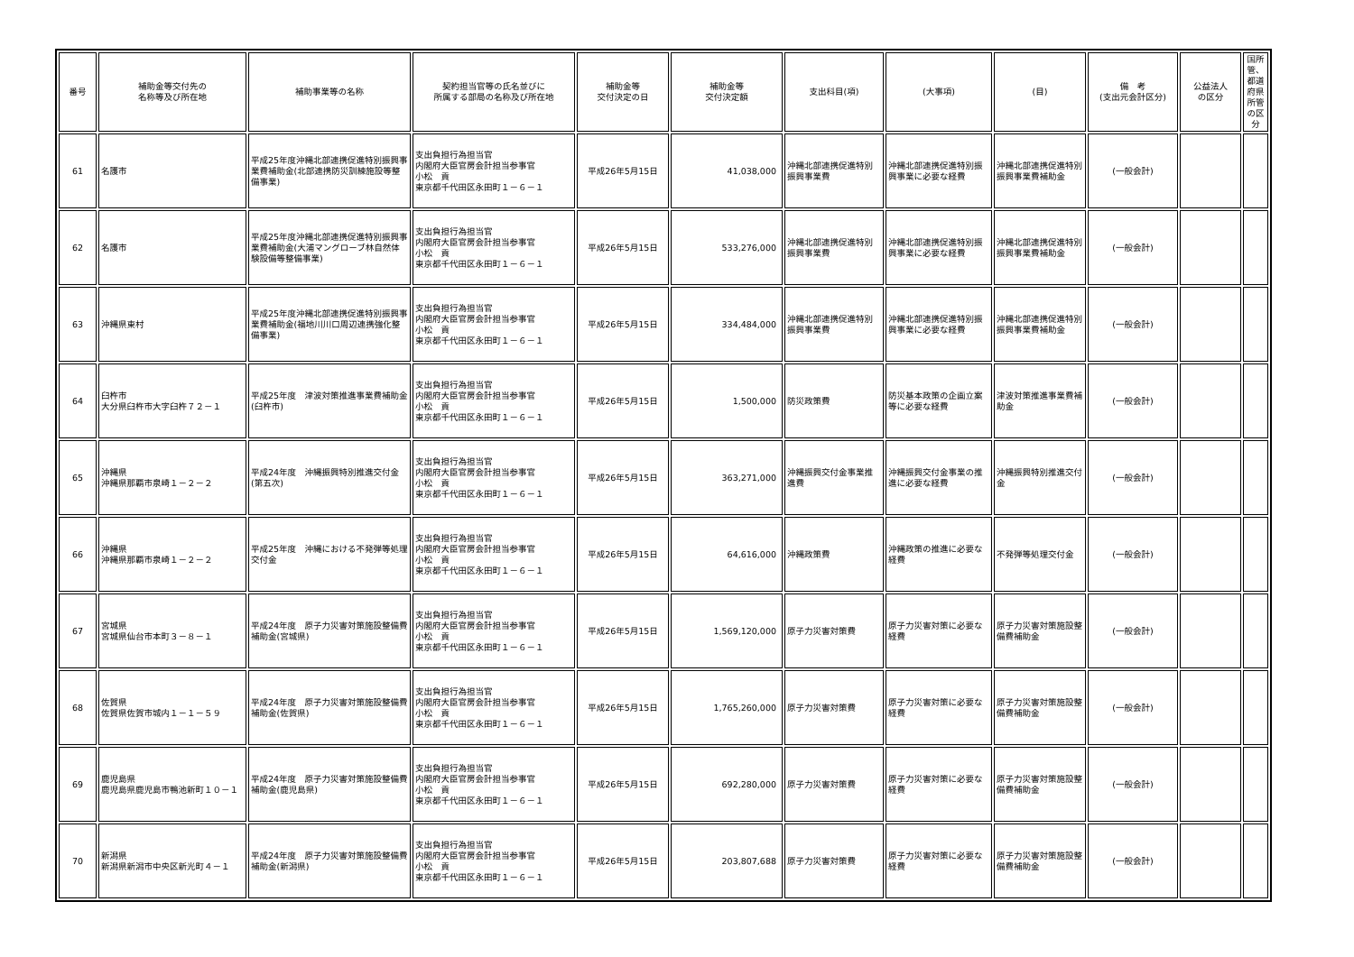| 番号 | 補助金等交付先の 名称等及び所在地 | 補助事業等の名称 | 契約担当官等の氏名並びに 所属する部局の名称及び所在地 | 補助金等 交付決定の日 | 補助金等 交付決定額 | 支出科目(項) | (大事項) | (目) | 備 考 (支出元会計区分) | 公益法人 の区分 | 国所管、 都道府県 所管の区分 |
| --- | --- | --- | --- | --- | --- | --- | --- | --- | --- | --- | --- |
| 61 | 名護市 | 平成25年度沖縄北部連携促進特別振興事業費補助金(北部連携防災訓練施設等整備事業) | 支出負担行為担当官 内閣府大臣官房会計担当参事官 小松 貢 東京都千代田区永田町１－６－１ | 平成26年5月15日 | 41,038,000 | 沖縄北部連携促進特別振興事業費 | 沖縄北部連携促進特別振興事業に必要な経費 | 沖縄北部連携促進特別振興事業費補助金 | (一般会計) | | |
| 62 | 名護市 | 平成25年度沖縄北部連携促進特別振興事業費補助金(大浦マングローブ林自然体験設備等整備事業) | 支出負担行為担当官 内閣府大臣官房会計担当参事官 小松 貢 東京都千代田区永田町１－６－１ | 平成26年5月15日 | 533,276,000 | 沖縄北部連携促進特別振興事業費 | 沖縄北部連携促進特別振興事業に必要な経費 | 沖縄北部連携促進特別振興事業費補助金 | (一般会計) | | |
| 63 | 沖縄県東村 | 平成25年度沖縄北部連携促進特別振興事業費補助金(福地川川口周辺連携強化整備事業) | 支出負担行為担当官 内閣府大臣官房会計担当参事官 小松 貢 東京都千代田区永田町１－６－１ | 平成26年5月15日 | 334,484,000 | 沖縄北部連携促進特別振興事業費 | 沖縄北部連携促進特別振興事業に必要な経費 | 沖縄北部連携促進特別振興事業費補助金 | (一般会計) | | |
| 64 | 臼杵市 大分県臼杵市大字臼杵７２－１ | 平成25年度 津波対策推進事業費補助金(臼杵市) | 支出負担行為担当官 内閣府大臣官房会計担当参事官 小松 貢 東京都千代田区永田町１－６－１ | 平成26年5月15日 | 1,500,000 | 防災政策費 | 防災基本政策の企画立案等に必要な経費 | 津波対策推進事業費補助金 | (一般会計) | | |
| 65 | 沖縄県 沖縄県那覇市泉崎１－２－２ | 平成24年度 沖縄振興特別推進交付金 (第五次) | 支出負担行為担当官 内閣府大臣官房会計担当参事官 小松 貢 東京都千代田区永田町１－６－１ | 平成26年5月15日 | 363,271,000 | 沖縄振興交付金事業推進費 | 沖縄振興交付金事業の推進に必要な経費 | 沖縄振興特別推進交付金 | (一般会計) | | |
| 66 | 沖縄県 沖縄県那覇市泉崎１－２－２ | 平成25年度 沖縄における不発弾等処理交付金 | 支出負担行為担当官 内閣府大臣官房会計担当参事官 小松 貢 東京都千代田区永田町１－６－１ | 平成26年5月15日 | 64,616,000 | 沖縄政策費 | 沖縄政策の推進に必要な経費 | 不発弾等処理交付金 | (一般会計) | | |
| 67 | 宮城県 宮城県仙台市本町３－８－１ | 平成24年度 原子力災害対策施設整備費補助金(宮城県) | 支出負担行為担当官 内閣府大臣官房会計担当参事官 小松 貢 東京都千代田区永田町１－６－１ | 平成26年5月15日 | 1,569,120,000 | 原子力災害対策費 | 原子力災害対策に必要な経費 | 原子力災害対策施設整備費補助金 | (一般会計) | | |
| 68 | 佐賀県 佐賀県佐賀市城内１－１－５９ | 平成24年度 原子力災害対策施設整備費補助金(佐賀県) | 支出負担行為担当官 内閣府大臣官房会計担当参事官 小松 貢 東京都千代田区永田町１－６－１ | 平成26年5月15日 | 1,765,260,000 | 原子力災害対策費 | 原子力災害対策に必要な経費 | 原子力災害対策施設整備費補助金 | (一般会計) | | |
| 69 | 鹿児島県 鹿児島県鹿児島市鴨池新町１０－１ | 平成24年度 原子力災害対策施設整備費補助金(鹿児島県) | 支出負担行為担当官 内閣府大臣官房会計担当参事官 小松 貢 東京都千代田区永田町１－６－１ | 平成26年5月15日 | 692,280,000 | 原子力災害対策費 | 原子力災害対策に必要な経費 | 原子力災害対策施設整備費補助金 | (一般会計) | | |
| 70 | 新潟県 新潟県新潟市中央区新光町４－１ | 平成24年度 原子力災害対策施設整備費補助金(新潟県) | 支出負担行為担当官 内閣府大臣官房会計担当参事官 小松 貢 東京都千代田区永田町１－６－１ | 平成26年5月15日 | 203,807,688 | 原子力災害対策費 | 原子力災害対策に必要な経費 | 原子力災害対策施設整備費補助金 | (一般会計) | | |